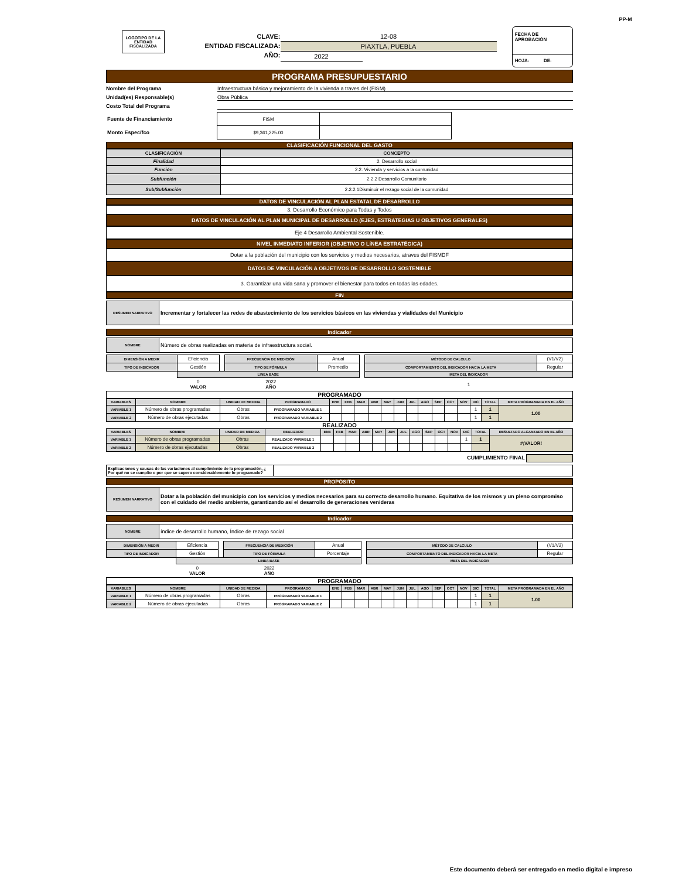PP-M
LOGOTIPO DE LA ENTIDAD FISCALIZADA
CLAVE:
ENTIDAD FISCALIZADA:
AÑO:
12-08
PIAXTLA, PUEBLA
2022
FECHA DE APROBACIÓN
HOJA: DE:
PROGRAMA PRESUPUESTARIO
Nombre del Programa Infraestructura básica y mejoramiento de la vivienda a traves del (FISM)
Unidad(es) Responsable(s) Obra Pública
Costo Total del Programa
| Fuente de Financiamiento | FISM | |
| Monto Específco | $9,361,225.00 | |
CLASIFICACIÓN FUNCIONAL DEL GASTO
| CLASIFICACIÓN | CONCEPTO |
| --- | --- |
| Finalidad | 2. Desarrollo social |
| Función | 2.2. Vivienda y servicios a la comunidad |
| Subfunción | 2.2.2 Desarrollo Comunitario |
| Sub/Subfunción | 2.2.2.1Disminuir el rezago social de la comunidad |
DATOS DE VINCULACIÓN AL PLAN ESTATAL DE DESARROLLO
3. Desarrollo Económico para Todas y Todos
DATOS DE VINCULACIÓN AL PLAN MUNICIPAL DE DESARROLLO (EJES, ESTRATEGIAS U OBJETIVOS GENERALES)
Eje 4 Desarrollo Ambiental Sostenible.
NIVEL INMEDIATO INFERIOR (OBJETIVO O LíNEA ESTRATÉGICA)
Dotar a la población del municipio con los servicios y medios necesarios, atraves del FISMDF
DATOS DE VINCULACIÓN A OBJETIVOS DE DESARROLLO SOSTENIBLE
3. Garantizar una vida sana y promover el bienestar para todos en todas las edades.
FIN
| RESUMEN NARRATIVO | Incrementar y fortalecer las redes de abastecimiento de los servicios básicos en las viviendas y vialidades del Municipio |
Indicador
| NOMBRE | Número de obras realizadas en materia de infraestructura social. |
| DIMENSIÓN A MEDIR | Eficiencia | | FRECUENCIA DE MEDICIÓN | Anual | | MÉTODO DE CALCULO | (V1/V2) |
| TIPO DE INDICADOR | Gestión | | TIPO DE FÓRMULA | Promedio | | COMPORTAMIENTO DEL INDICADOR HACIA LA META | Regular |
| | LINEA BASE | | | | | META DEL INDICADOR | |
| | 0 VALOR | | 2022 AÑO | | | 1 | |
PROGRAMADO
| VARIABLES | NOMBRE | UNIDAD DE MEDIDA | PROGRAMADO | ENE | FEB | MAR | ABR | MAY | JUN | JUL | AGO | SEP | OCT | NOV | DIC | TOTAL | META PROGRAMADA EN EL AÑO |
| VARIABLE 1 | Número de obras programadas | Obras | PROGRAMADO VARIABLE 1 | | | | | | | | | | | | 1 | 1 | 1.00 |
| VARIABLE 2 | Número de obras ejecutadas | Obras | PROGRAMADO VARIABLE 2 | | | | | | | | | | | | 1 | 1 | |
REALIZADO
| VARIABLES | NOMBRE | UNIDAD DE MEDIDA | REALIZADO | ENE | FEB | MAR | ABR | MAY | JUN | JUL | AGO | SEP | OCT | NOV | DIC | TOTAL | RESULTADO ALCANZADO EN EL AÑO |
| VARIABLE 1 | Número de obras programadas | Obras | REALIZADO VARIABLE 1 | | | | | | | | | | | | 1 | 1 | #¡VALOR! |
| VARIABLE 2 | Número de obras ejecutadas | Obras | REALIZADO VARIABLE 2 | | | | | | | | | | | | | | |
CUMPLIMIENTO FINAL
| Explicaciones y causas de las variaciones al cumplimiento de la programación, ¿ Por qué no se cumplio o por que se supero considerablemente lo programado? | |
PROPÓSITO
| RESUMEN NARRATIVO | Dotar a la población del municipio con los servicios y medios necesarios para su correcto desarrollo humano. Equitativa de los mismos y un pleno compromiso con el cuidado del medio ambiente, garantizando así el desarrollo de generaciones venideras |
Indicador
| NOMBRE | índice de desarrollo humano, Índice de rezago social |
| DIMENSIÓN A MEDIR | Eficiencia | | FRECUENCIA DE MEDICIÓN | Anual | | MÉTODO DE CALCULO | (V1/V2) |
| TIPO DE INDICADOR | Gestión | | TIPO DE FÓRMULA | Porcentaje | | COMPORTAMIENTO DEL INDICADOR HACIA LA META | Regular |
| | LINEA BASE | | | | | META DEL INDICADOR | |
| | 0 VALOR | | 2022 AÑO | | | | |
PROGRAMADO
| VARIABLES | NOMBRE | UNIDAD DE MEDIDA | PROGRAMADO | ENE | FEB | MAR | ABR | MAY | JUN | JUL | AGO | SEP | OCT | NOV | DIC | TOTAL | META PROGRAMADA EN EL AÑO |
| VARIABLE 1 | Número de obras programadas | Obras | PROGRAMADO VARIABLE 1 | | | | | | | | | | | | 1 | 1 | 1.00 |
| VARIABLE 2 | Número de obras ejecutadas | Obras | PROGRAMADO VARIABLE 2 | | | | | | | | | | | | 1 | 1 | |
Este documento deberá ser entregado en medio digital e impreso